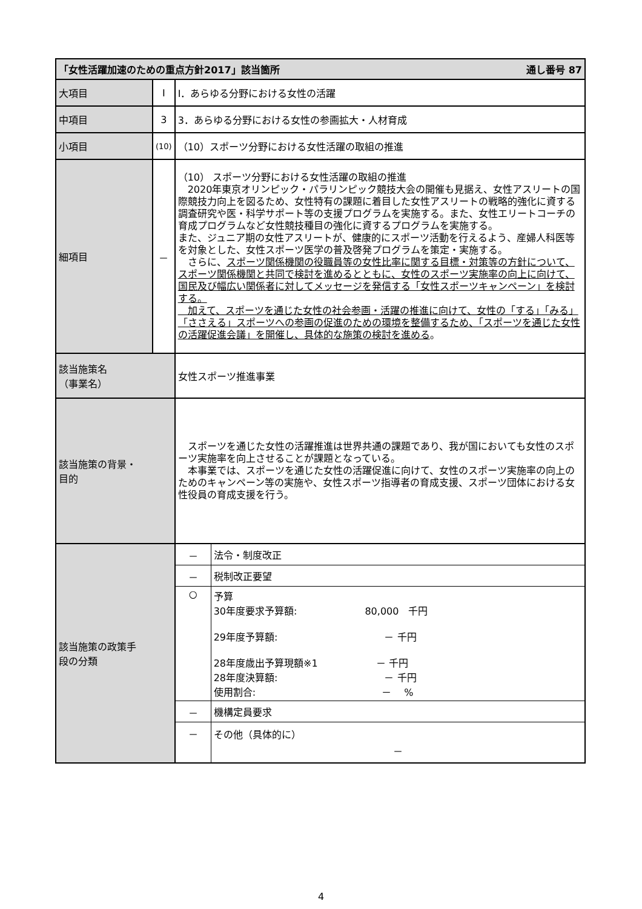| 「女性活躍加速のための重点方針2017」該当箇所 通し番号 87 | | |
| 大項目 | Ⅰ | Ⅰ．あらゆる分野における女性の活躍 |
| 中項目 | 3 | 3．あらゆる分野における女性の参画拡大・人材育成 |
| 小項目 | (10) | （10）スポーツ分野における女性活躍の取組の推進 |
| 細項目 | － | （10） スポーツ分野における女性活躍の取組の推進 2020年東京オリンピック・パラリンピック競技大会の開催も見据え、女性アスリートの国際競技力向上を図るため、女性特有の課題に着目した女性アスリートの戦略的強化に資する調査研究や医・科学サポート等の支援プログラムを実施する。また、女性エリートコーチの育成プログラムなど女性競技種目の強化に資するプログラムを実施する。 また、ジュニア期の女性アスリートが、健康的にスポーツ活動を行えるよう、産婦人科医等を対象とした、女性スポーツ医学の普及啓発プログラムを策定・実施する。 さらに、 スポーツ関係機関の役職員等の女性比率に関する目標・対策等の方針について、スポーツ関係機関と共同で検討を進めるとともに、女性のスポーツ実施率の向上に向けて、国民及び幅広い関係者に対してメッセージを発信する「女性スポーツキャンペーン」を検討する。 加えて、スポーツを通じた女性の社会参画・活躍の推進に向けて、女性の「する」「みる」「ささえる」スポーツへの参画の促進のための環境を整備するため、「スポーツを通じた女性の活躍促進会議」を開催し、具体的な施策の検討を進める 。 |
| 該当施策名 （事業名） | | 女性スポーツ推進事業 |
| 該当施策の背景・ 目的 | | スポーツを通じた女性の活躍推進は世界共通の課題であり、我が国においても女性のスポーツ実施率を向上させることが課題となっている。 本事業では、スポーツを通じた女性の活躍促進に向けて、女性のスポーツ実施率の向上のためのキャンペーン等の実施や、女性スポーツ指導者の育成支援、スポーツ団体における女性役員の育成支援を行う。 |
| 該当施策の政策手 段の分類 | | / － / 法令・制度改正 / / － / 税制改正要望 / / ○ / 予算 30年度要求予算額: 80,000 千円 29年度予算額: － 千円 28年度歳出予算現額※1 － 千円 28年度決算額: － 千円 使用割合: － % / / － / 機構定員要求 / / － / その他（具体的に） － / |
4